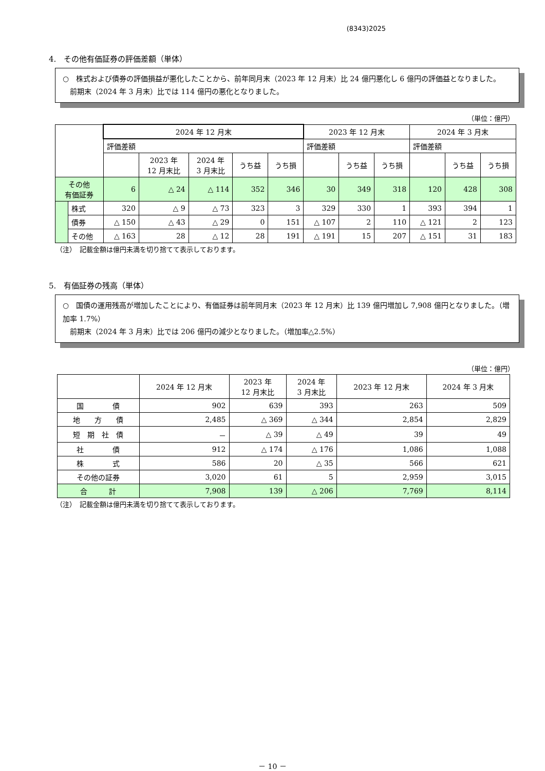(8343)2025
4.　その他有価証券の評価差額（単体）
○　株式および債券の評価損益が悪化したことから、前年同月末（2023 年 12 月末）比 24 億円悪化し 6 億円の評価益となりました。
　前期末（2024 年 3 月末）比では 114 億円の悪化となりました。
（単位：億円）
| | | 2024 年 12 月末 | | | | | 2023 年 12 月末 | | | 2024 年 3 月末 | | |
| --- | --- | --- | --- | --- | --- | --- | --- | --- | --- | --- | --- | --- |
| | | 評価差額 | | | | | 評価差額 | | | 評価差額 | | |
| | | | 2023 年 12 月末比 | 2024 年 3 月末比 | うち益 | うち損 | | うち益 | うち損 | | うち益 | うち損 |
| その他 有価証券 | | 6 | △ 24 | △ 114 | 352 | 346 | 30 | 349 | 318 | 120 | 428 | 308 |
| | 株式 | 320 | △ 9 | △ 73 | 323 | 3 | 329 | 330 | 1 | 393 | 394 | 1 |
| | 債券 | △ 150 | △ 43 | △ 29 | 0 | 151 | △ 107 | 2 | 110 | △ 121 | 2 | 123 |
| | その他 | △ 163 | 28 | △ 12 | 28 | 191 | △ 191 | 15 | 207 | △ 151 | 31 | 183 |
（注）　記載金額は億円未満を切り捨てて表示しております。
5.　有価証券の残高（単体）
○　国債の運用残高が増加したことにより、有価証券は前年同月末（2023 年 12 月末）比 139 億円増加し 7,908 億円となりました。（増加率 1.7%）
　前期末（2024 年 3 月末）比では 206 億円の減少となりました。（増加率△2.5%）
（単位：億円）
| | 2024 年 12 月末 | 2023 年 12 月末比 | 2024 年 3 月末比 | 2023 年 12 月末 | 2024 年 3 月末 |
| --- | --- | --- | --- | --- | --- |
| 国 債 | 902 | 639 | 393 | 263 | 509 |
| 地 方 債 | 2,485 | △ 369 | △ 344 | 2,854 | 2,829 |
| 短 期 社 債 | － | △ 39 | △ 49 | 39 | 49 |
| 社 債 | 912 | △ 174 | △ 176 | 1,086 | 1,088 |
| 株 式 | 586 | 20 | △ 35 | 566 | 621 |
| その他の証券 | 3,020 | 61 | 5 | 2,959 | 3,015 |
| 合 計 | 7,908 | 139 | △ 206 | 7,769 | 8,114 |
（注）　記載金額は億円未満を切り捨てて表示しております。
－ 10 －